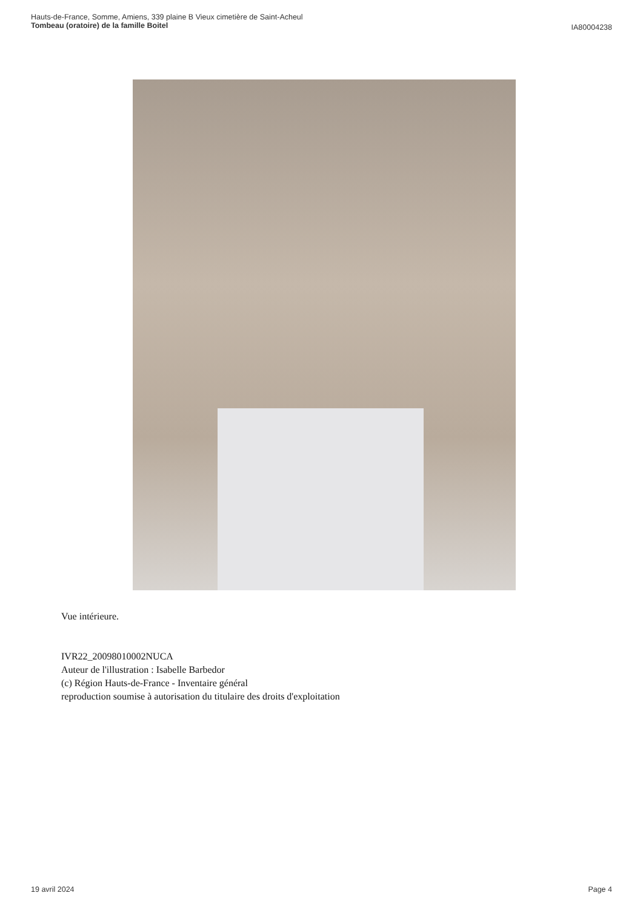Hauts-de-France, Somme, Amiens, 339 plaine B Vieux cimetière de Saint-Acheul
Tombeau (oratoire) de la famille Boitel
IA80004238
Vue intérieure.
IVR22_20098010002NUCA
Auteur de l'illustration : Isabelle Barbedor
(c) Région Hauts-de-France - Inventaire général
reproduction soumise à autorisation du titulaire des droits d'exploitation
19 avril 2024 Page 4